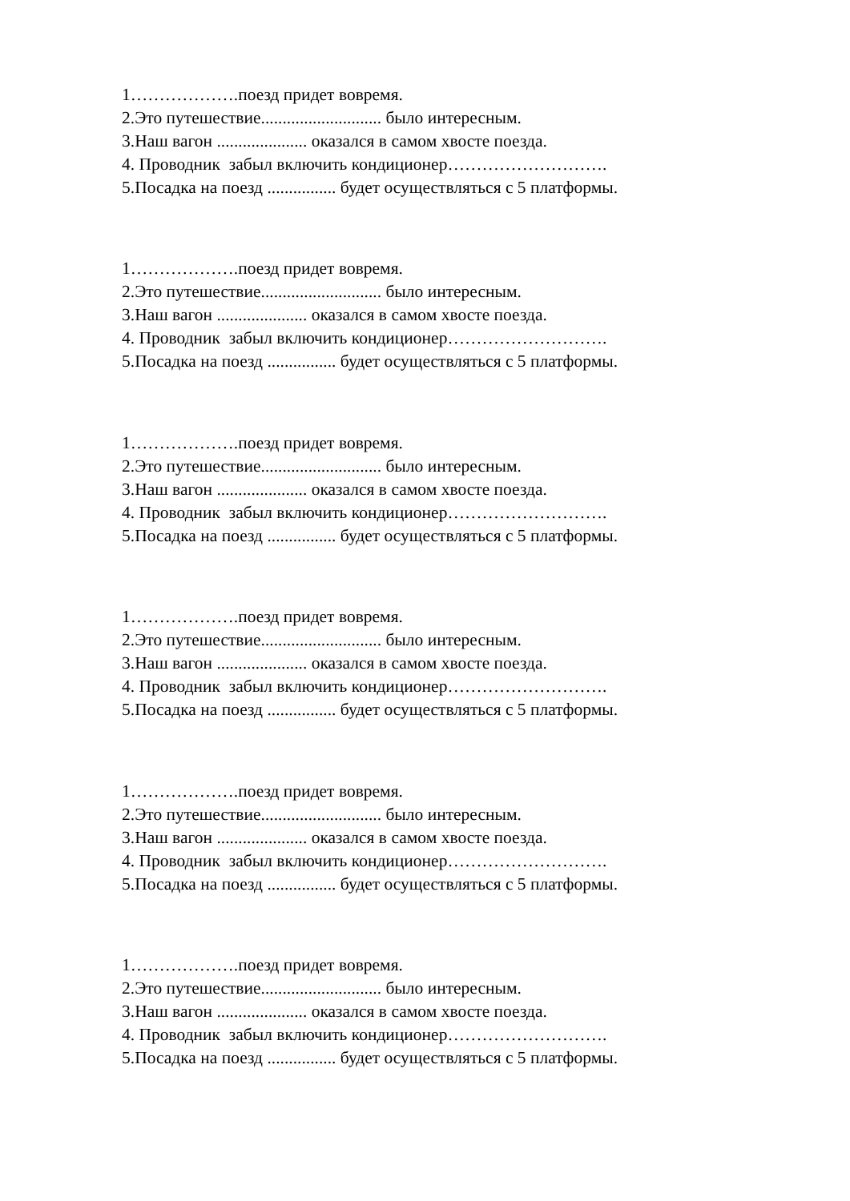1……………….поезд придет вовремя. 2.Это путешествие............................ было интересным. 3.Наш вагон ..................... оказался в самом хвосте поезда. 4. Проводник забыл включить кондиционер………………………. 5.Посадка на поезд ................ будет осуществляться с 5 платформы.
1……………….поезд придет вовремя. 2.Это путешествие............................ было интересным. 3.Наш вагон ..................... оказался в самом хвосте поезда. 4. Проводник забыл включить кондиционер………………………. 5.Посадка на поезд ................ будет осуществляться с 5 платформы.
1……………….поезд придет вовремя. 2.Это путешествие............................ было интересным. 3.Наш вагон ..................... оказался в самом хвосте поезда. 4. Проводник забыл включить кондиционер………………………. 5.Посадка на поезд ................ будет осуществляться с 5 платформы.
1……………….поезд придет вовремя. 2.Это путешествие............................ было интересным. 3.Наш вагон ..................... оказался в самом хвосте поезда. 4. Проводник забыл включить кондиционер………………………. 5.Посадка на поезд ................ будет осуществляться с 5 платформы.
1……………….поезд придет вовремя. 2.Это путешествие............................ было интересным. 3.Наш вагон ..................... оказался в самом хвосте поезда. 4. Проводник забыл включить кондиционер………………………. 5.Посадка на поезд ................ будет осуществляться с 5 платформы.
1……………….поезд придет вовремя. 2.Это путешествие............................ было интересным. 3.Наш вагон ..................... оказался в самом хвосте поезда. 4. Проводник забыл включить кондиционер………………………. 5.Посадка на поезд ................ будет осуществляться с 5 платформы.